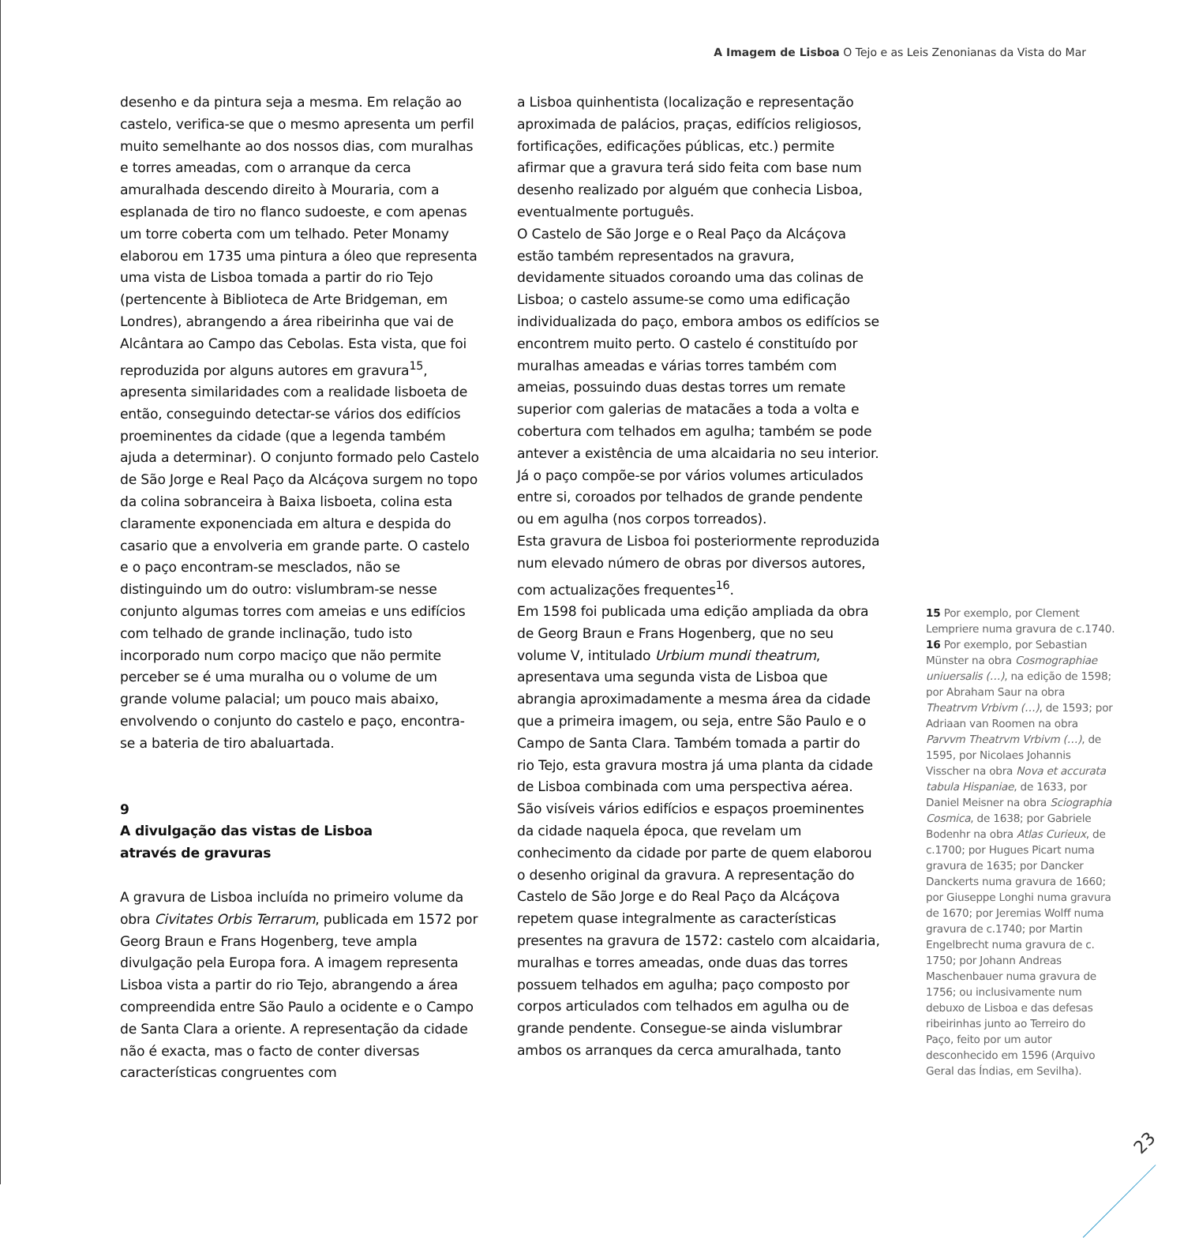A Imagem de Lisboa O Tejo e as Leis Zenonianas da Vista do Mar
desenho e da pintura seja a mesma. Em relação ao castelo, verifica-se que o mesmo apresenta um perfil muito semelhante ao dos nossos dias, com muralhas e torres ameadas, com o arranque da cerca amuralhada descendo direito à Mouraria, com a esplanada de tiro no flanco sudoeste, e com apenas um torre coberta com um telhado. Peter Monamy elaborou em 1735 uma pintura a óleo que representa uma vista de Lisboa tomada a partir do rio Tejo (pertencente à Biblioteca de Arte Bridgeman, em Londres), abrangendo a área ribeirinha que vai de Alcântara ao Campo das Cebolas. Esta vista, que foi reproduzida por alguns autores em gravura<sup>15</sup>, apresenta similaridades com a realidade lisboeta de então, conseguindo detectar-se vários dos edifícios proeminentes da cidade (que a legenda também ajuda a determinar). O conjunto formado pelo Castelo de São Jorge e Real Paço da Alcáçova surgem no topo da colina sobranceira à Baixa lisboeta, colina esta claramente exponenciada em altura e despida do casario que a envolveria em grande parte. O castelo e o paço encontram-se mesclados, não se distinguindo um do outro: vislumbram-se nesse conjunto algumas torres com ameias e uns edifícios com telhado de grande inclinação, tudo isto incorporado num corpo maciço que não permite perceber se é uma muralha ou o volume de um grande volume palacial; um pouco mais abaixo, envolvendo o conjunto do castelo e paço, encontra-se a bateria de tiro abaluartada.
9
A divulgação das vistas de Lisboa
através de gravuras
A gravura de Lisboa incluída no primeiro volume da obra Civitates Orbis Terrarum, publicada em 1572 por Georg Braun e Frans Hogenberg, teve ampla divulgação pela Europa fora. A imagem representa Lisboa vista a partir do rio Tejo, abrangendo a área compreendida entre São Paulo a ocidente e o Campo de Santa Clara a oriente. A representação da cidade não é exacta, mas o facto de conter diversas características congruentes com
a Lisboa quinhentista (localização e representação aproximada de palácios, praças, edifícios religiosos, fortificações, edificações públicas, etc.) permite afirmar que a gravura terá sido feita com base num desenho realizado por alguém que conhecia Lisboa, eventualmente português.
O Castelo de São Jorge e o Real Paço da Alcáçova estão também representados na gravura, devidamente situados coroando uma das colinas de Lisboa; o castelo assume-se como uma edificação individualizada do paço, embora ambos os edifícios se encontrem muito perto. O castelo é constituído por muralhas ameadas e várias torres também com ameias, possuindo duas destas torres um remate superior com galerias de matacães a toda a volta e cobertura com telhados em agulha; também se pode antever a existência de uma alcaidaria no seu interior. Já o paço compõe-se por vários volumes articulados entre si, coroados por telhados de grande pendente ou em agulha (nos corpos torreados).
Esta gravura de Lisboa foi posteriormente reproduzida num elevado número de obras por diversos autores, com actualizações frequentes<sup>16</sup>.
Em 1598 foi publicada uma edição ampliada da obra de Georg Braun e Frans Hogenberg, que no seu volume V, intitulado Urbium mundi theatrum, apresentava uma segunda vista de Lisboa que abrangia aproximadamente a mesma área da cidade que a primeira imagem, ou seja, entre São Paulo e o Campo de Santa Clara. Também tomada a partir do rio Tejo, esta gravura mostra já uma planta da cidade de Lisboa combinada com uma perspectiva aérea. São visíveis vários edifícios e espaços proeminentes da cidade naquela época, que revelam um conhecimento da cidade por parte de quem elaborou o desenho original da gravura. A representação do Castelo de São Jorge e do Real Paço da Alcáçova repetem quase integralmente as características presentes na gravura de 1572: castelo com alcaidaria, muralhas e torres ameadas, onde duas das torres possuem telhados em agulha; paço composto por corpos articulados com telhados em agulha ou de grande pendente. Consegue-se ainda vislumbrar ambos os arranques da cerca amuralhada, tanto
15 Por exemplo, por Clement Lempriere numa gravura de c.1740.
16 Por exemplo, por Sebastian Münster na obra Cosmographiae uniuersalis (…), na edição de 1598; por Abraham Saur na obra Theatrvm Vrbivm (…), de 1593; por Adriaan van Roomen na obra Parvvm Theatrvm Vrbivm (…), de 1595, por Nicolaes Johannis Visscher na obra Nova et accurata tabula Hispaniae, de 1633, por Daniel Meisner na obra Sciographia Cosmica, de 1638; por Gabriele Bodenhr na obra Atlas Curieux, de c.1700; por Hugues Picart numa gravura de 1635; por Dancker Danckerts numa gravura de 1660; por Giuseppe Longhi numa gravura de 1670; por Jeremias Wolff numa gravura de c.1740; por Martin Engelbrecht numa gravura de c. 1750; por Johann Andreas Maschenbauer numa gravura de 1756; ou inclusivamente num debuxo de Lisboa e das defesas ribeirinhas junto ao Terreiro do Paço, feito por um autor desconhecido em 1596 (Arquivo Geral das Índias, em Sevilha).
23